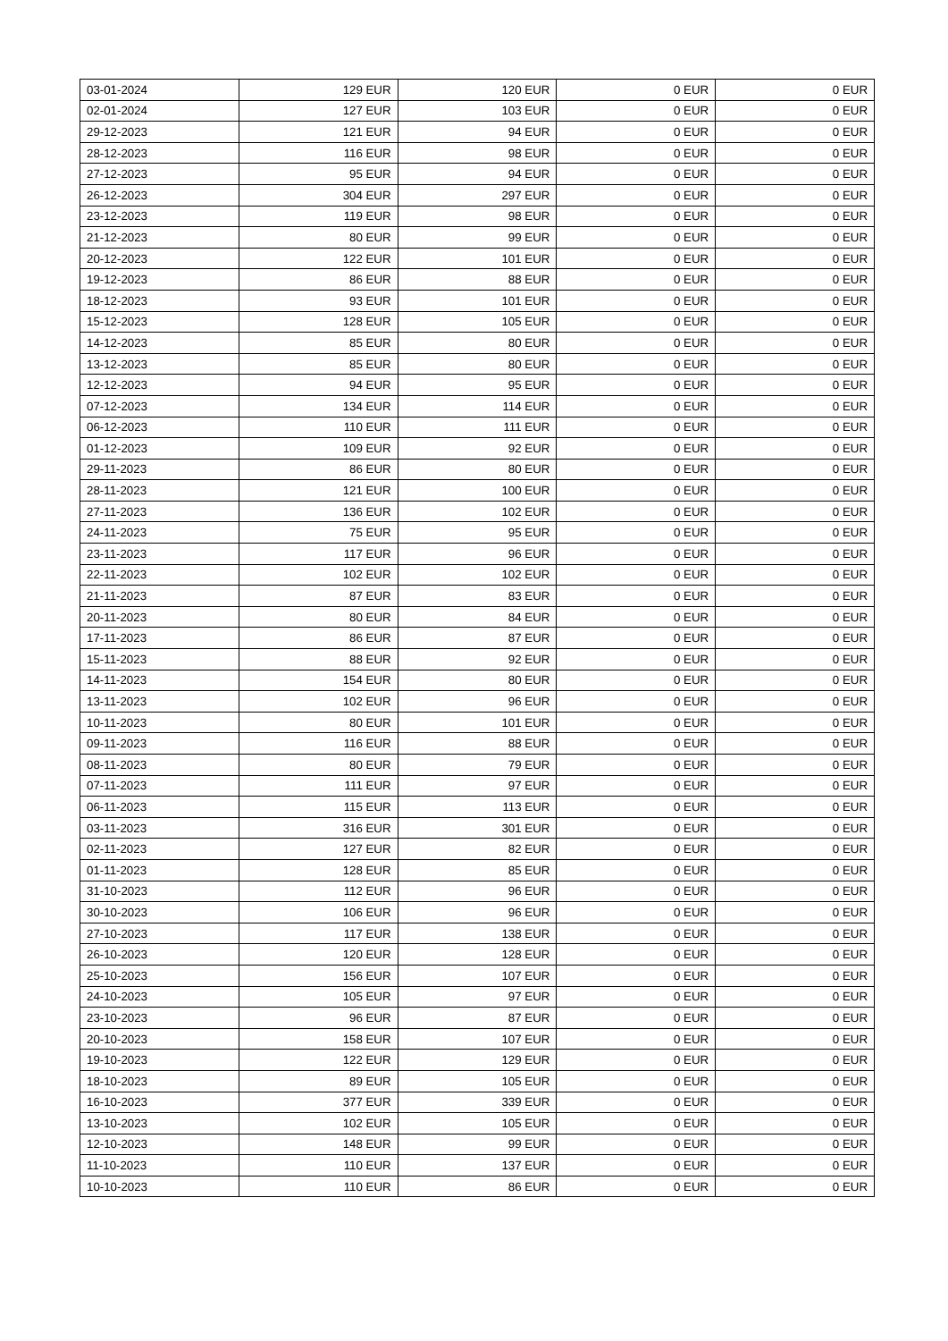| 03-01-2024 | 129 EUR | 120 EUR | 0 EUR | 0 EUR |
| 02-01-2024 | 127 EUR | 103 EUR | 0 EUR | 0 EUR |
| 29-12-2023 | 121 EUR | 94 EUR | 0 EUR | 0 EUR |
| 28-12-2023 | 116 EUR | 98 EUR | 0 EUR | 0 EUR |
| 27-12-2023 | 95 EUR | 94 EUR | 0 EUR | 0 EUR |
| 26-12-2023 | 304 EUR | 297 EUR | 0 EUR | 0 EUR |
| 23-12-2023 | 119 EUR | 98 EUR | 0 EUR | 0 EUR |
| 21-12-2023 | 80 EUR | 99 EUR | 0 EUR | 0 EUR |
| 20-12-2023 | 122 EUR | 101 EUR | 0 EUR | 0 EUR |
| 19-12-2023 | 86 EUR | 88 EUR | 0 EUR | 0 EUR |
| 18-12-2023 | 93 EUR | 101 EUR | 0 EUR | 0 EUR |
| 15-12-2023 | 128 EUR | 105 EUR | 0 EUR | 0 EUR |
| 14-12-2023 | 85 EUR | 80 EUR | 0 EUR | 0 EUR |
| 13-12-2023 | 85 EUR | 80 EUR | 0 EUR | 0 EUR |
| 12-12-2023 | 94 EUR | 95 EUR | 0 EUR | 0 EUR |
| 07-12-2023 | 134 EUR | 114 EUR | 0 EUR | 0 EUR |
| 06-12-2023 | 110 EUR | 111 EUR | 0 EUR | 0 EUR |
| 01-12-2023 | 109 EUR | 92 EUR | 0 EUR | 0 EUR |
| 29-11-2023 | 86 EUR | 80 EUR | 0 EUR | 0 EUR |
| 28-11-2023 | 121 EUR | 100 EUR | 0 EUR | 0 EUR |
| 27-11-2023 | 136 EUR | 102 EUR | 0 EUR | 0 EUR |
| 24-11-2023 | 75 EUR | 95 EUR | 0 EUR | 0 EUR |
| 23-11-2023 | 117 EUR | 96 EUR | 0 EUR | 0 EUR |
| 22-11-2023 | 102 EUR | 102 EUR | 0 EUR | 0 EUR |
| 21-11-2023 | 87 EUR | 83 EUR | 0 EUR | 0 EUR |
| 20-11-2023 | 80 EUR | 84 EUR | 0 EUR | 0 EUR |
| 17-11-2023 | 86 EUR | 87 EUR | 0 EUR | 0 EUR |
| 15-11-2023 | 88 EUR | 92 EUR | 0 EUR | 0 EUR |
| 14-11-2023 | 154 EUR | 80 EUR | 0 EUR | 0 EUR |
| 13-11-2023 | 102 EUR | 96 EUR | 0 EUR | 0 EUR |
| 10-11-2023 | 80 EUR | 101 EUR | 0 EUR | 0 EUR |
| 09-11-2023 | 116 EUR | 88 EUR | 0 EUR | 0 EUR |
| 08-11-2023 | 80 EUR | 79 EUR | 0 EUR | 0 EUR |
| 07-11-2023 | 111 EUR | 97 EUR | 0 EUR | 0 EUR |
| 06-11-2023 | 115 EUR | 113 EUR | 0 EUR | 0 EUR |
| 03-11-2023 | 316 EUR | 301 EUR | 0 EUR | 0 EUR |
| 02-11-2023 | 127 EUR | 82 EUR | 0 EUR | 0 EUR |
| 01-11-2023 | 128 EUR | 85 EUR | 0 EUR | 0 EUR |
| 31-10-2023 | 112 EUR | 96 EUR | 0 EUR | 0 EUR |
| 30-10-2023 | 106 EUR | 96 EUR | 0 EUR | 0 EUR |
| 27-10-2023 | 117 EUR | 138 EUR | 0 EUR | 0 EUR |
| 26-10-2023 | 120 EUR | 128 EUR | 0 EUR | 0 EUR |
| 25-10-2023 | 156 EUR | 107 EUR | 0 EUR | 0 EUR |
| 24-10-2023 | 105 EUR | 97 EUR | 0 EUR | 0 EUR |
| 23-10-2023 | 96 EUR | 87 EUR | 0 EUR | 0 EUR |
| 20-10-2023 | 158 EUR | 107 EUR | 0 EUR | 0 EUR |
| 19-10-2023 | 122 EUR | 129 EUR | 0 EUR | 0 EUR |
| 18-10-2023 | 89 EUR | 105 EUR | 0 EUR | 0 EUR |
| 16-10-2023 | 377 EUR | 339 EUR | 0 EUR | 0 EUR |
| 13-10-2023 | 102 EUR | 105 EUR | 0 EUR | 0 EUR |
| 12-10-2023 | 148 EUR | 99 EUR | 0 EUR | 0 EUR |
| 11-10-2023 | 110 EUR | 137 EUR | 0 EUR | 0 EUR |
| 10-10-2023 | 110 EUR | 86 EUR | 0 EUR | 0 EUR |